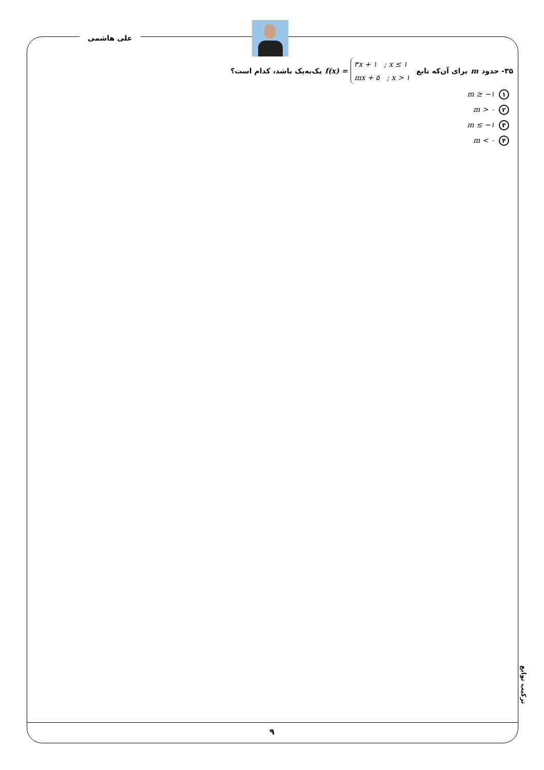علی هاشمی
۳۵- حدود m برای آن‌که تابع ۳x + ۱ ; x ≤ ۱
mx + ۵ ; x > ۱ f(x) = یک‌به‌یک باشد، کدام است؟
۱ m ≥ −۱
۲ m > ۰
۳ m ≤ −۱
۴ m < ۰
ترکیب توابع
۹